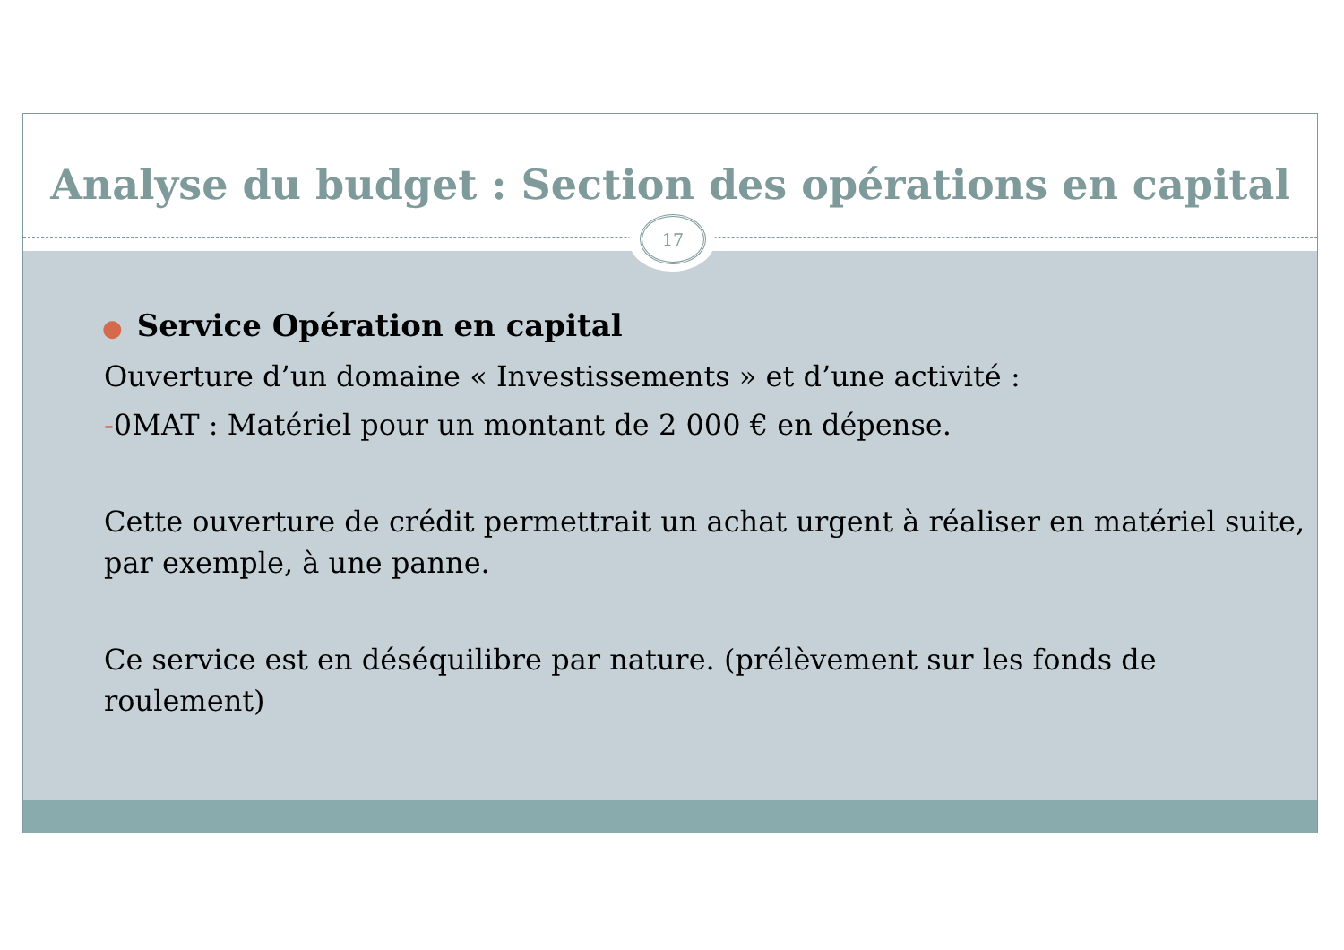Analyse du budget : Section des opérations en capital
17
● Service Opération en capital
Ouverture d’un domaine « Investissements » et d’une activité :
-0MAT : Matériel pour un montant de 2 000 € en dépense.
Cette ouverture de crédit permettrait un achat urgent à réaliser en matériel suite, par exemple, à une panne.
Ce service est en déséquilibre par nature. (prélèvement sur les fonds de roulement)